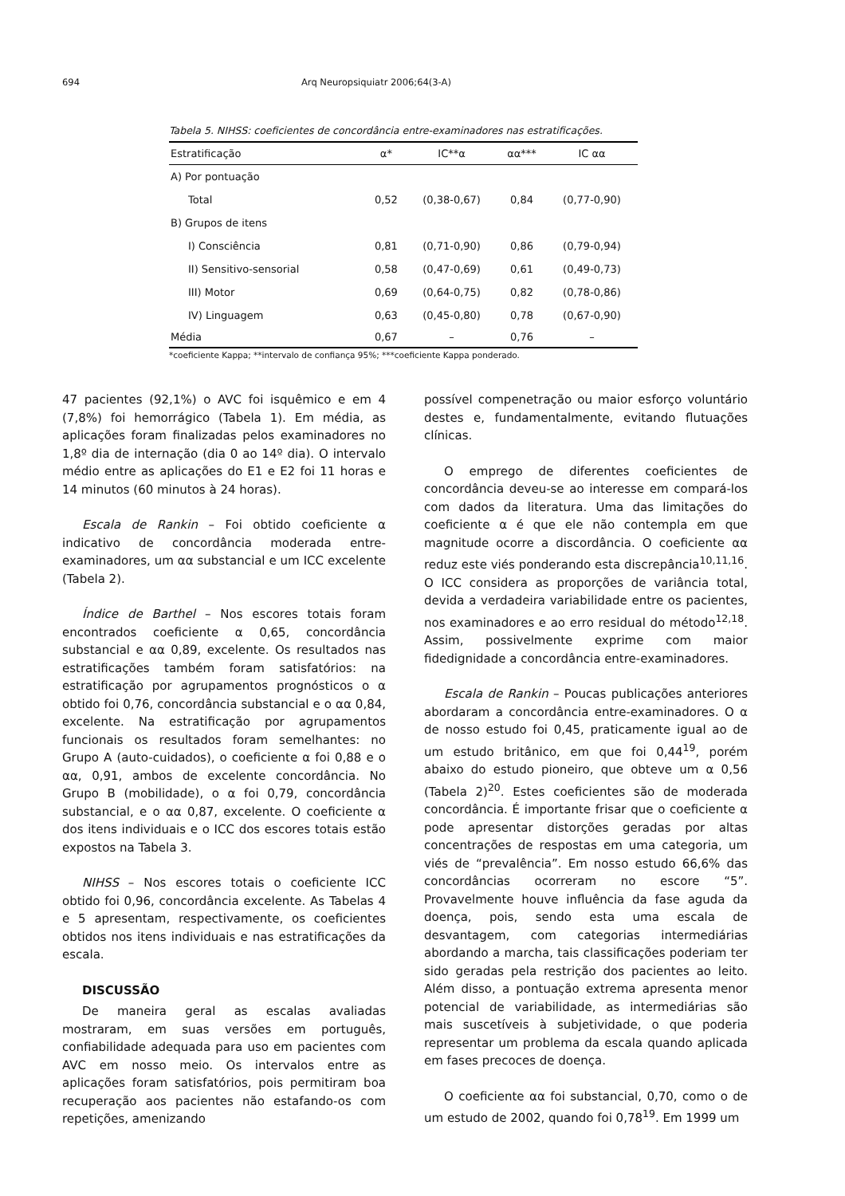694 Arq Neuropsiquiatr 2006;64(3-A)
Tabela 5. NIHSS: coeficientes de concordância entre-examinadores nas estratificações.
| Estratificação | α* | IC**α | αα*** | IC αα |
| --- | --- | --- | --- | --- |
| A) Por pontuação | | | | |
| Total | 0,52 | (0,38-0,67) | 0,84 | (0,77-0,90) |
| B) Grupos de itens | | | | |
| I) Consciência | 0,81 | (0,71-0,90) | 0,86 | (0,79-0,94) |
| II) Sensitivo-sensorial | 0,58 | (0,47-0,69) | 0,61 | (0,49-0,73) |
| III) Motor | 0,69 | (0,64-0,75) | 0,82 | (0,78-0,86) |
| IV) Linguagem | 0,63 | (0,45-0,80) | 0,78 | (0,67-0,90) |
| Média | 0,67 | – | 0,76 | – |
*coeficiente Kappa; **intervalo de confiança 95%; ***coeficiente Kappa ponderado.
47 pacientes (92,1%) o AVC foi isquêmico e em 4 (7,8%) foi hemorrágico (Tabela 1). Em média, as aplicações foram finalizadas pelos examinadores no 1,8º dia de internação (dia 0 ao 14º dia). O intervalo médio entre as aplicações do E1 e E2 foi 11 horas e 14 minutos (60 minutos à 24 horas).
Escala de Rankin – Foi obtido coeficiente α indicativo de concordância moderada entre-examinadores, um αα substancial e um ICC excelente (Tabela 2).
Índice de Barthel – Nos escores totais foram encontrados coeficiente α 0,65, concordância substancial e αα 0,89, excelente. Os resultados nas estratificações também foram satisfatórios: na estratificação por agrupamentos prognósticos o α obtido foi 0,76, concordância substancial e o αα 0,84, excelente. Na estratificação por agrupamentos funcionais os resultados foram semelhantes: no Grupo A (auto-cuidados), o coeficiente α foi 0,88 e o αα, 0,91, ambos de excelente concordância. No Grupo B (mobilidade), o α foi 0,79, concordância substancial, e o αα 0,87, excelente. O coeficiente α dos itens individuais e o ICC dos escores totais estão expostos na Tabela 3.
NIHSS – Nos escores totais o coeficiente ICC obtido foi 0,96, concordância excelente. As Tabelas 4 e 5 apresentam, respectivamente, os coeficientes obtidos nos itens individuais e nas estratificações da escala.
DISCUSSÃO
De maneira geral as escalas avaliadas mostraram, em suas versões em português, confiabilidade adequada para uso em pacientes com AVC em nosso meio. Os intervalos entre as aplicações foram satisfatórios, pois permitiram boa recuperação aos pacientes não estafando-os com repetições, amenizando
possível compenetração ou maior esforço voluntário destes e, fundamentalmente, evitando flutuações clínicas.
O emprego de diferentes coeficientes de concordância deveu-se ao interesse em compará-los com dados da literatura. Uma das limitações do coeficiente α é que ele não contempla em que magnitude ocorre a discordância. O coeficiente αα reduz este viés ponderando esta discrepância<sup>10,11,16</sup>. O ICC considera as proporções de variância total, devida a verdadeira variabilidade entre os pacientes, nos examinadores e ao erro residual do método<sup>12,18</sup>. Assim, possivelmente exprime com maior fidedignidade a concordância entre-examinadores.
Escala de Rankin – Poucas publicações anteriores abordaram a concordância entre-examinadores. O α de nosso estudo foi 0,45, praticamente igual ao de um estudo britânico, em que foi 0,44<sup>19</sup>, porém abaixo do estudo pioneiro, que obteve um α 0,56 (Tabela 2)<sup>20</sup>. Estes coeficientes são de moderada concordância. É importante frisar que o coeficiente α pode apresentar distorções geradas por altas concentrações de respostas em uma categoria, um viés de “prevalência”. Em nosso estudo 66,6% das concordâncias ocorreram no escore “5”. Provavelmente houve influência da fase aguda da doença, pois, sendo esta uma escala de desvantagem, com categorias intermediárias abordando a marcha, tais classificações poderiam ter sido geradas pela restrição dos pacientes ao leito. Além disso, a pontuação extrema apresenta menor potencial de variabilidade, as intermediárias são mais suscetíveis à subjetividade, o que poderia representar um problema da escala quando aplicada em fases precoces de doença.
O coeficiente αα foi substancial, 0,70, como o de um estudo de 2002, quando foi 0,78<sup>19</sup>. Em 1999 um